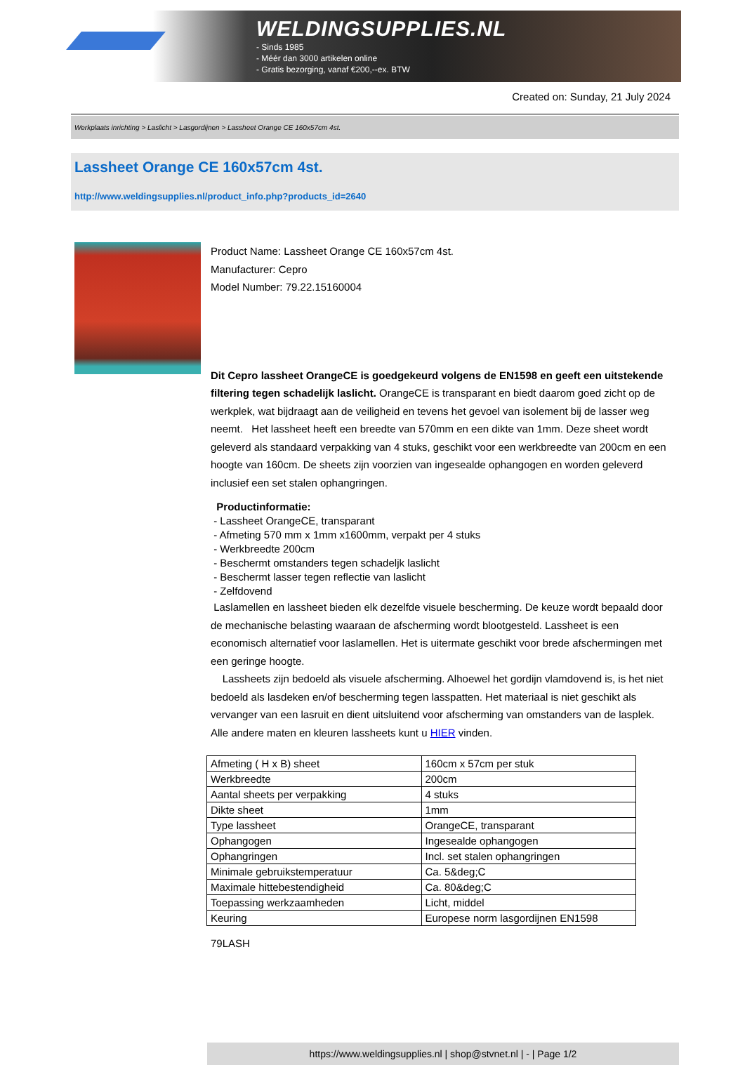WELDINGSUPPLIES.NL
- Sinds 1985
- Méér dan 3000 artikelen online
- Gratis bezorging, vanaf €200,--ex. BTW
Created on: Sunday, 21 July 2024
Werkplaats inrichting > Laslicht > Lasgordijnen > Lassheet Orange CE 160x57cm 4st.
Lassheet Orange CE 160x57cm 4st.
http://www.weldingsupplies.nl/product_info.php?products_id=2640
Product Name: Lassheet Orange CE 160x57cm 4st.
Manufacturer: Cepro
Model Number: 79.22.15160004
Dit Cepro lassheet OrangeCE is goedgekeurd volgens de EN1598 en geeft een uitstekende filtering tegen schadelijk laslicht. OrangeCE is transparant en biedt daarom goed zicht op de werkplek, wat bijdraagt aan de veiligheid en tevens het gevoel van isolement bij de lasser weg neemt. Het lassheet heeft een breedte van 570mm en een dikte van 1mm. Deze sheet wordt geleverd als standaard verpakking van 4 stuks, geschikt voor een werkbreedte van 200cm en een hoogte van 160cm. De sheets zijn voorzien van ingesealde ophangogen en worden geleverd inclusief een set stalen ophangringen.
Productinformatie:
- Lassheet OrangeCE, transparant
- Afmeting 570 mm x 1mm x1600mm, verpakt per 4 stuks
- Werkbreedte 200cm
- Beschermt omstanders tegen schadeljk laslicht
- Beschermt lasser tegen reflectie van laslicht
- Zelfdovend
Laslamellen en lassheet bieden elk dezelfde visuele bescherming. De keuze wordt bepaald door de mechanische belasting waaraan de afscherming wordt blootgesteld. Lassheet is een economisch alternatief voor laslamellen. Het is uitermate geschikt voor brede afschermingen met een geringe hoogte.
Lassheets zijn bedoeld als visuele afscherming. Alhoewel het gordijn vlamdovend is, is het niet bedoeld als lasdeken en/of bescherming tegen lasspatten. Het materiaal is niet geschikt als vervanger van een lasruit en dient uitsluitend voor afscherming van omstanders van de lasplek. Alle andere maten en kleuren lassheets kunt u HIER vinden.
| Afmeting ( H x B) sheet | 160cm x 57cm per stuk |
| Werkbreedte | 200cm |
| Aantal sheets per verpakking | 4 stuks |
| Dikte sheet | 1mm |
| Type lassheet | OrangeCE, transparant |
| Ophangogen | Ingesealde ophangogen |
| Ophangringen | Incl. set stalen ophangringen |
| Minimale gebruikstemperatuur | Ca. 5&deg;C |
| Maximale hittebestendigheid | Ca. 80&deg;C |
| Toepassing werkzaamheden | Licht, middel |
| Keuring | Europese norm lasgordijnen EN1598 |
79LASH
https://www.weldingsupplies.nl | shop@stvnet.nl | - | Page 1/2